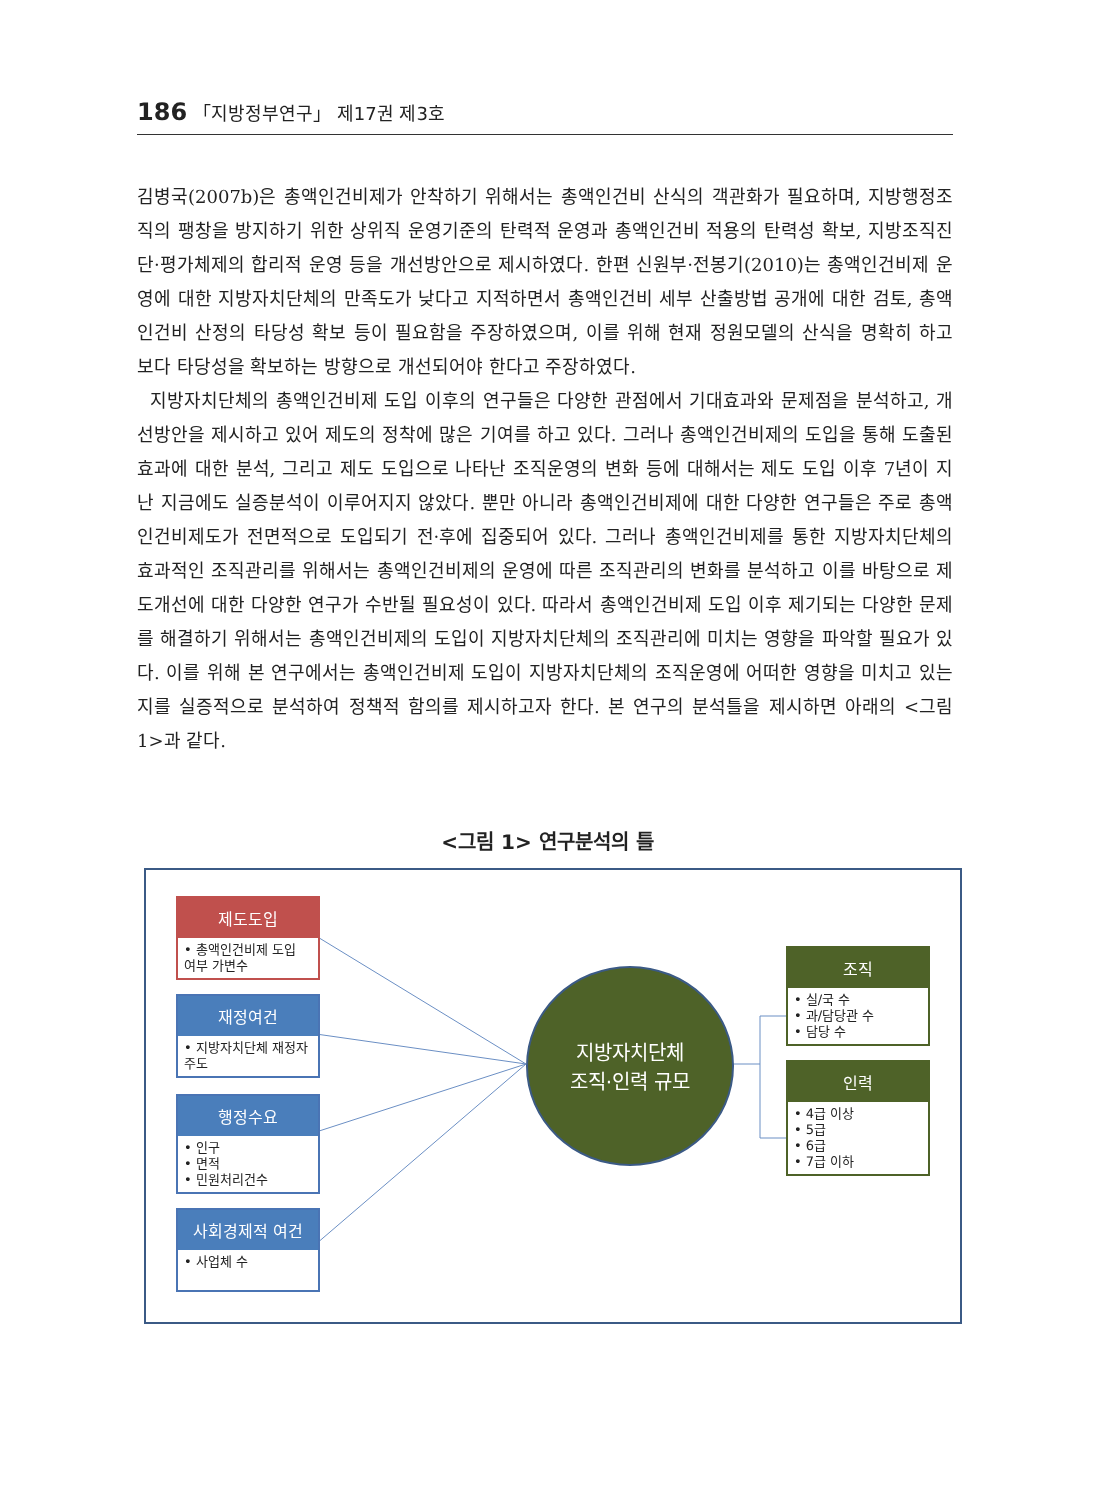186 「지방정부연구」 제17권 제3호
김병국(2007b)은 총액인건비제가 안착하기 위해서는 총액인건비 산식의 객관화가 필요하며, 지방행정조직의 팽창을 방지하기 위한 상위직 운영기준의 탄력적 운영과 총액인건비 적용의 탄력성 확보, 지방조직진단·평가체제의 합리적 운영 등을 개선방안으로 제시하였다. 한편 신원부·전봉기(2010)는 총액인건비제 운영에 대한 지방자치단체의 만족도가 낮다고 지적하면서 총액인건비 세부 산출방법 공개에 대한 검토, 총액인건비 산정의 타당성 확보 등이 필요함을 주장하였으며, 이를 위해 현재 정원모델의 산식을 명확히 하고 보다 타당성을 확보하는 방향으로 개선되어야 한다고 주장하였다.
지방자치단체의 총액인건비제 도입 이후의 연구들은 다양한 관점에서 기대효과와 문제점을 분석하고, 개선방안을 제시하고 있어 제도의 정착에 많은 기여를 하고 있다. 그러나 총액인건비제의 도입을 통해 도출된 효과에 대한 분석, 그리고 제도 도입으로 나타난 조직운영의 변화 등에 대해서는 제도 도입 이후 7년이 지난 지금에도 실증분석이 이루어지지 않았다. 뿐만 아니라 총액인건비제에 대한 다양한 연구들은 주로 총액인건비제도가 전면적으로 도입되기 전·후에 집중되어 있다. 그러나 총액인건비제를 통한 지방자치단체의 효과적인 조직관리를 위해서는 총액인건비제의 운영에 따른 조직관리의 변화를 분석하고 이를 바탕으로 제도개선에 대한 다양한 연구가 수반될 필요성이 있다. 따라서 총액인건비제 도입 이후 제기되는 다양한 문제를 해결하기 위해서는 총액인건비제의 도입이 지방자치단체의 조직관리에 미치는 영향을 파악할 필요가 있다. 이를 위해 본 연구에서는 총액인건비제 도입이 지방자치단체의 조직운영에 어떠한 영향을 미치고 있는지를 실증적으로 분석하여 정책적 함의를 제시하고자 한다. 본 연구의 분석틀을 제시하면 아래의 <그림 1>과 같다.
<그림 1> 연구분석의 틀
제도도입
• 총액인건비제 도입 여부 가변수
재정여건
• 지방자치단체 재정자주도
행정수요
• 인구
• 면적
• 민원처리건수
사회경제적 여건
• 사업체 수
지방자치단체
조직·인력 규모
조직
• 실/국 수
• 과/담당관 수
• 담당 수
인력
• 4급 이상
• 5급
• 6급
• 7급 이하